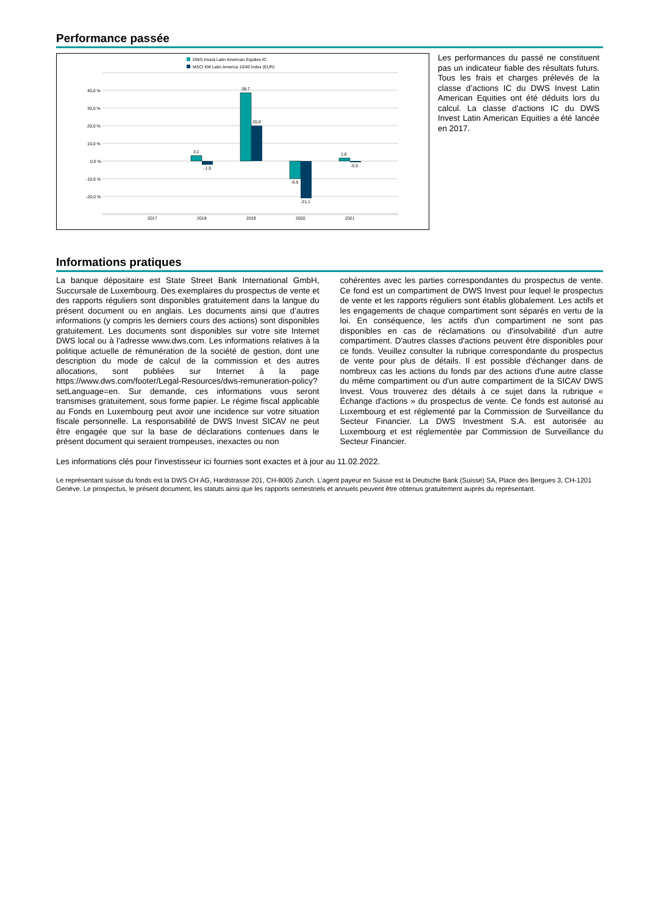Performance passée
DWS Invest Latin American Equities IC
MSCI EM Latin America 10/40 Index (EUR)
40,0 %
30,0 %
20,0 %
10,0 %
0,0 %
-10,0 %
-20,0 %
3,1
-1,9
38,7
20,0
-9,9
-21,1
1,6
-0,5
2017
2018
2019
2020
2021
Les performances du passé ne constituent pas un indicateur fiable des résultats futurs. Tous les frais et charges prélevés de la classe d’actions IC du DWS Invest Latin American Equities ont été déduits lors du calcul. La classe d'actions IC du DWS Invest Latin American Equities a été lancée en 2017.
Informations pratiques
La banque dépositaire est State Street Bank International GmbH, Succursale de Luxembourg. Des exemplaires du prospectus de vente et des rapports réguliers sont disponibles gratuitement dans la langue du présent document ou en anglais. Les documents ainsi que d’autres informations (y compris les derniers cours des actions) sont disponibles gratuitement. Les documents sont disponibles sur votre site Internet DWS local ou à l’adresse www.dws.com. Les informations relatives à la politique actuelle de rémunération de la société de gestion, dont une description du mode de calcul de la commission et des autres allocations, sont publiées sur Internet à la page https://www.dws.com/footer/Legal-Resources/dws-remuneration-policy?setLanguage=en. Sur demande, ces informations vous seront transmises gratuitement, sous forme papier. Le régime fiscal applicable au Fonds en Luxembourg peut avoir une incidence sur votre situation fiscale personnelle. La responsabilité de DWS Invest SICAV ne peut être engagée que sur la base de déclarations contenues dans le présent document qui seraient trompeuses, inexactes ou non
cohérentes avec les parties correspondantes du prospectus de vente. Ce fond est un compartiment de DWS Invest pour lequel le prospectus de vente et les rapports réguliers sont établis globalement. Les actifs et les engagements de chaque compartiment sont séparés en vertu de la loi. En conséquence, les actifs d'un compartiment ne sont pas disponibles en cas de réclamations ou d'insolvabilité d'un autre compartiment. D'autres classes d'actions peuvent être disponibles pour ce fonds. Veuillez consulter la rubrique correspondante du prospectus de vente pour plus de détails. Il est possible d'échanger dans de nombreux cas les actions du fonds par des actions d'une autre classe du même compartiment ou d'un autre compartiment de la SICAV DWS Invest. Vous trouverez des détails à ce sujet dans la rubrique « Échange d'actions » du prospectus de vente. Ce fonds est autorisé au Luxembourg et est réglementé par la Commission de Surveillance du Secteur Financier. La DWS Investment S.A. est autorisée au Luxembourg et est réglementée par Commission de Surveillance du Secteur Financier.
Les informations clés pour l'investisseur ici fournies sont exactes et à jour au 11.02.2022.
Le représentant suisse du fonds est la DWS CH AG, Hardstrasse 201, CH-8005 Zurich. L’agent payeur en Suisse est la Deutsche Bank (Suisse) SA, Place des Bergues 3, CH-1201 Genève. Le prospectus, le présent document, les statuts ainsi que les rapports semestriels et annuels peuvent être obtenus gratuitement auprès du représentant.